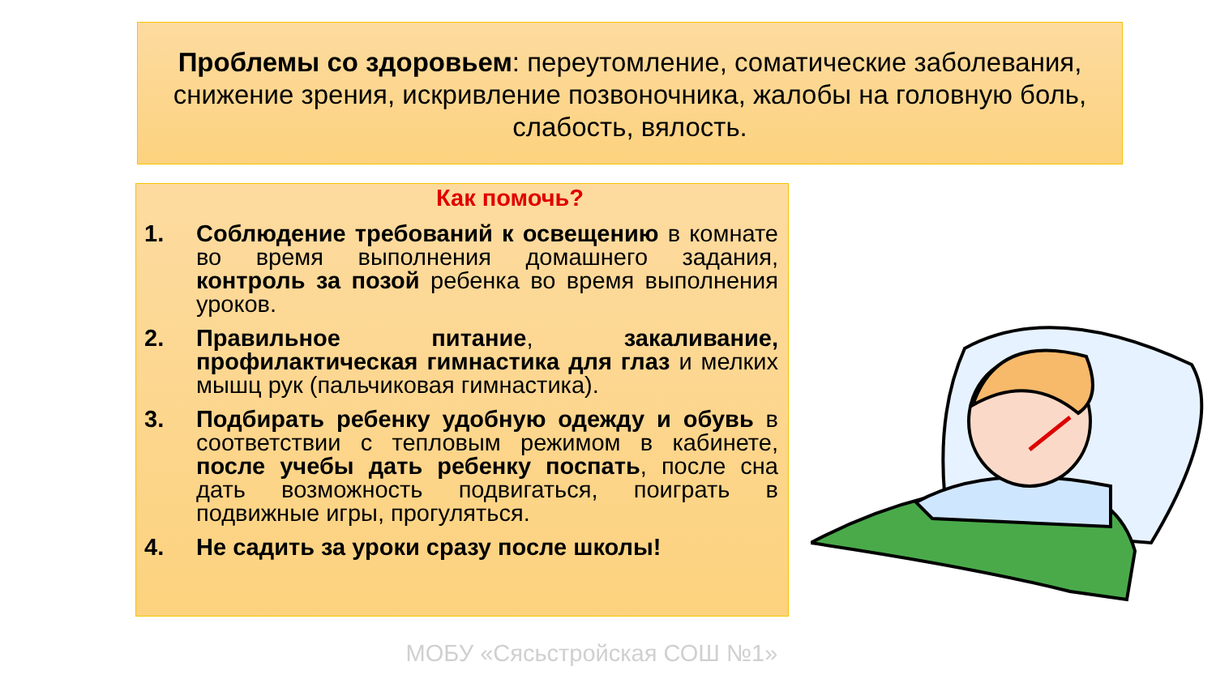Проблемы со здоровьем: переутомление, соматические заболевания, снижение зрения, искривление позвоночника, жалобы на головную боль, слабость, вялость.
Как помочь?
1. Соблюдение требований к освещению в комнате во время выполнения домашнего задания, контроль за позой ребенка во время выполнения уроков.
2. Правильное питание, закаливание, профилактическая гимнастика для глаз и мелких мышц рук (пальчиковая гимнастика).
3. Подбирать ребенку удобную одежду и обувь в соответствии с тепловым режимом в кабинете, после учебы дать ребенку поспать, после сна дать возможность подвигаться, поиграть в подвижные игры, прогуляться.
4. Не садить за уроки сразу после школы!
МОБУ «Сясьстройская СОШ №1»